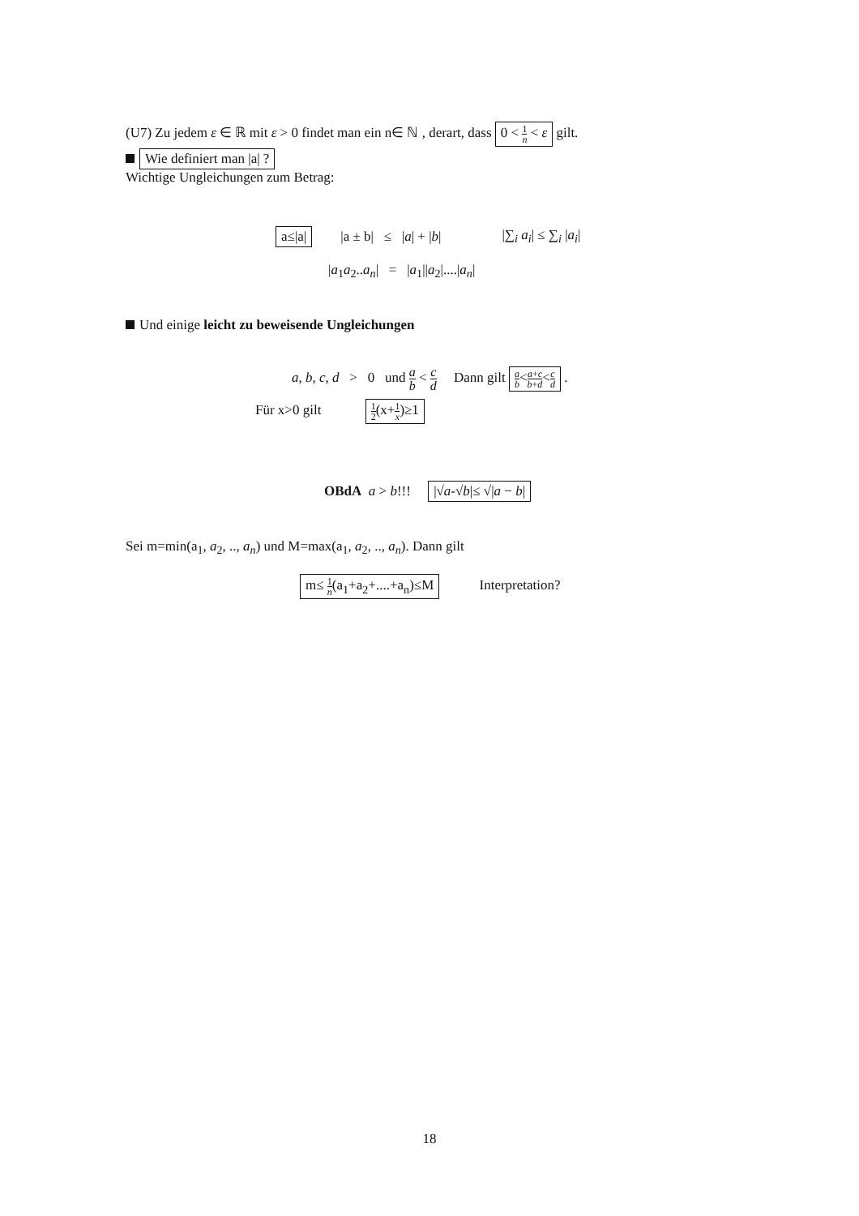(U7) Zu jedem ε ∈ ℝ mit ε > 0 findet man ein n∈ ℕ , derart, dass 0 < 1 n < ε gilt.
Wie definiert man |a| ?
Wichtige Ungleichungen zum Betrag:
a≤|a| |a ± b| ≤ |a| + |b| |∑<sub>i</sub> a<sub>i</sub>| ≤ ∑<sub>i</sub> |a<sub>i</sub>|
|a<sub>1</sub>a<sub>2</sub>..a<sub>n</sub>| = |a<sub>1</sub>||a<sub>2</sub>|....|a<sub>n</sub>|
Und einige leicht zu beweisende Ungleichungen
a, b, c, d > 0 und a b < c d Dann gilt a b<a+c b+d<c d .
Für x>0 gilt 1 2(x+1 x)≥1
OBdA a > b!!! |√a-√b|≤ √|a − b|
Sei m=min(a<sub>1</sub>, a<sub>2</sub>, .., a<sub>n</sub>) und M=max(a<sub>1</sub>, a<sub>2</sub>, .., a<sub>n</sub>). Dann gilt
m≤ 1 n(a<sub>1</sub>+a<sub>2</sub>+....+a<sub>n</sub>)≤M Interpretation?
18